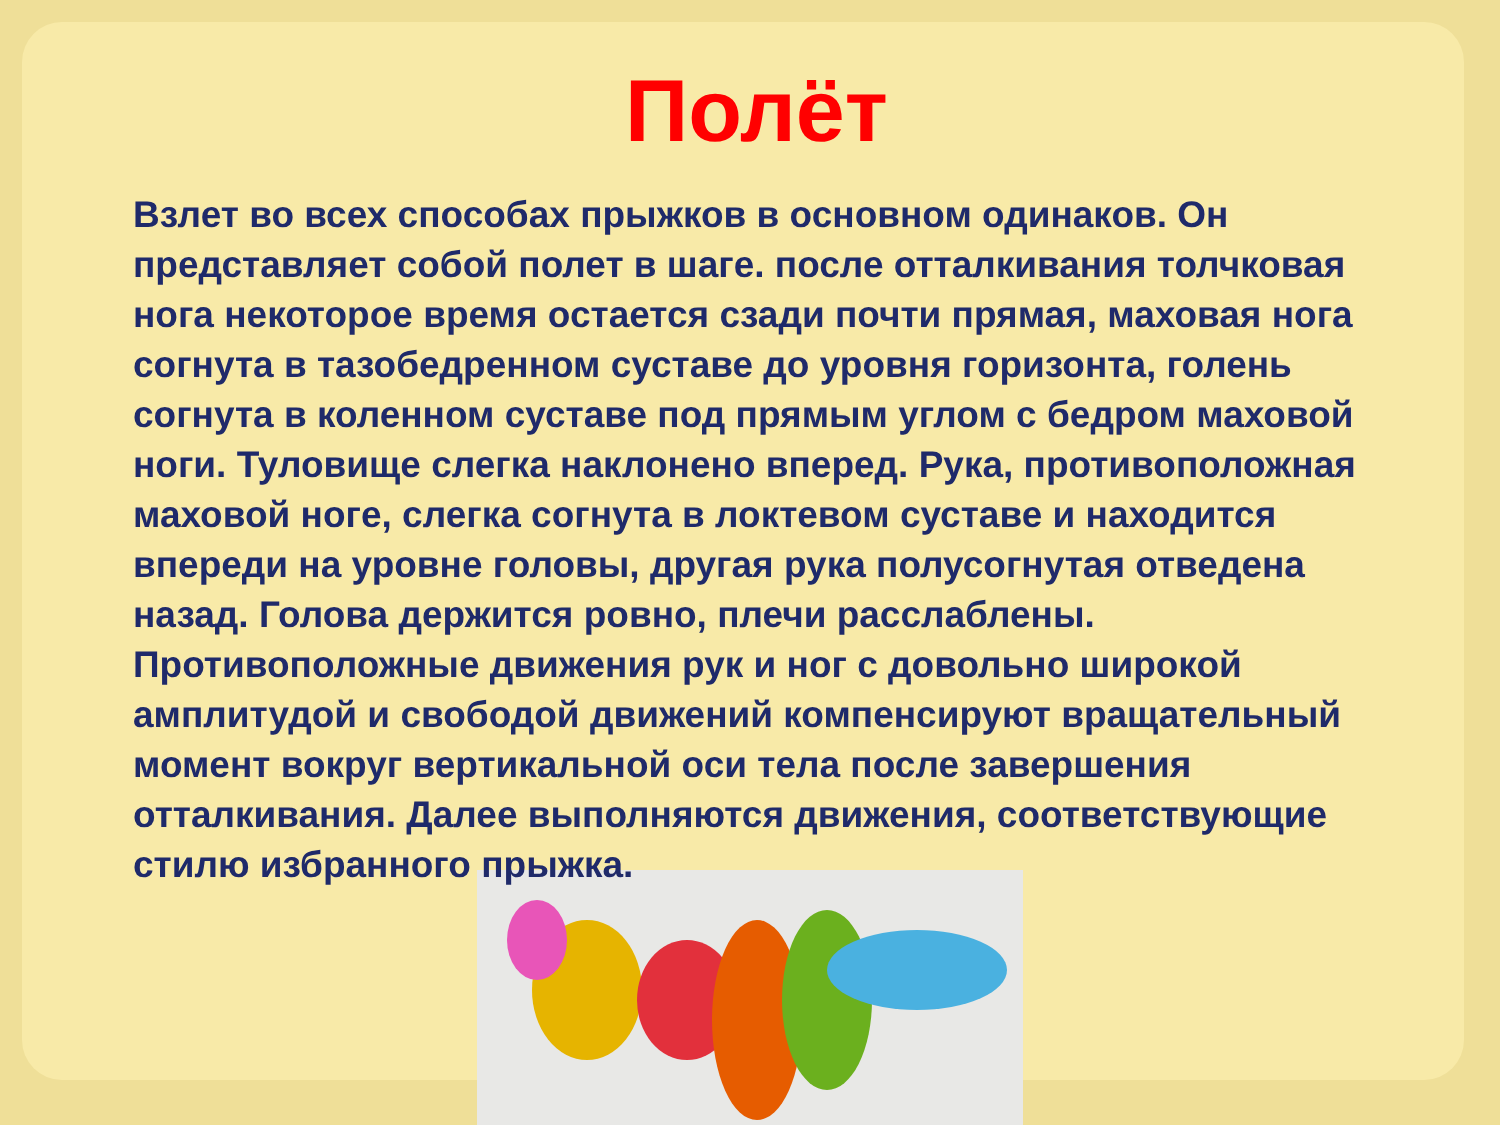Полёт
Взлет во всех способах прыжков в основном одинаков. Он представляет собой полет в шаге. после отталкивания толчковая нога некоторое время остается сзади почти прямая, маховая нога согнута в тазобедренном суставе до уровня горизонта, голень согнута в коленном суставе под прямым углом с бедром маховой ноги. Туловище слегка наклонено вперед. Рука, противоположная маховой ноге, слегка согнута в локтевом суставе и находится впереди на уровне головы, другая рука полусогнутая отведена назад. Голова держится ровно, плечи расслаблены. Противоположные движения рук и ног с довольно широкой амплитудой и свободой движений компенсируют вращательный момент вокруг вертикальной оси тела после завершения отталкивания. Далее выполняются движения, соответствующие стилю избранного прыжка.